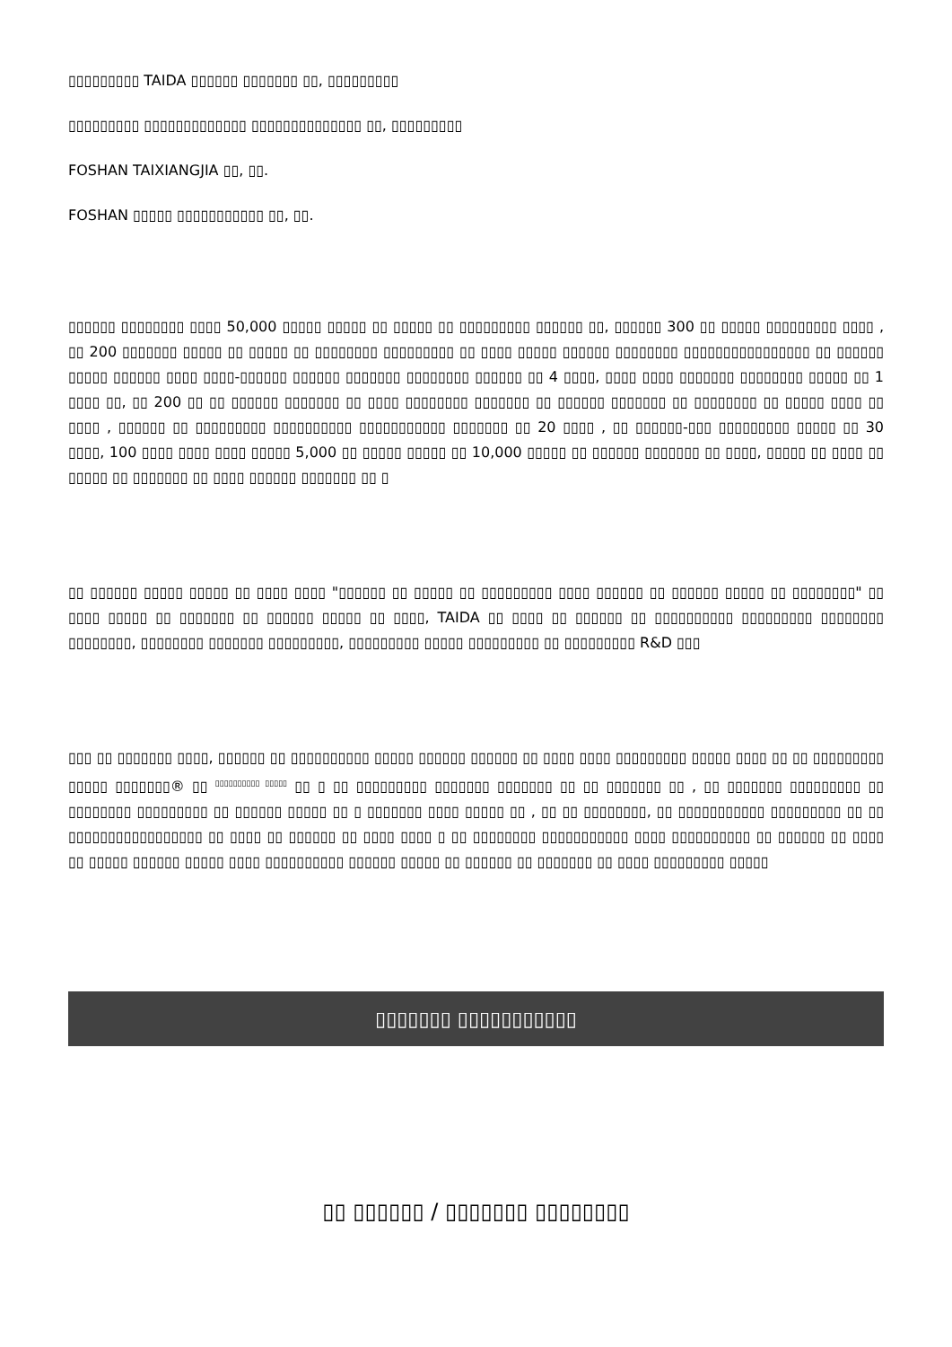▯▯▯▯▯▯▯▯▯ TAIDA ▯▯▯▯▯▯ ▯▯▯▯▯▯▯ ▯▯, ▯▯▯▯▯▯▯▯▯
▯▯▯▯▯▯▯▯▯ ▯▯▯▯▯▯▯▯▯▯▯▯▯ ▯▯▯▯▯▯▯▯▯▯▯▯▯▯ ▯▯, ▯▯▯▯▯▯▯▯▯
FOSHAN TAIXIANGJIA ▯▯, ▯▯.
FOSHAN ▯▯▯▯▯ ▯▯▯▯▯▯▯▯▯▯▯ ▯▯, ▯▯.
▯▯▯▯▯▯ ▯▯▯▯▯▯▯▯ ▯▯▯▯ 50,000 ▯▯▯▯▯ ▯▯▯▯▯ ▯▯ ▯▯▯▯▯ ▯▯ ▯▯▯▯▯▯▯▯▯ ▯▯▯▯▯▯ ▯▯, ▯▯▯▯▯▯ 300 ▯▯ ▯▯▯▯▯ ▯▯▯▯▯▯▯▯▯ ▯▯▯▯ , ▯▯ 200 ▯▯▯▯▯▯▯ ▯▯▯▯▯ ▯▯ ▯▯▯▯▯ ▯▯ ▯▯▯▯▯▯▯▯ ▯▯▯▯▯▯▯▯▯ ▯▯ ▯▯▯▯ ▯▯▯▯▯ ▯▯▯▯▯▯ ▯▯▯▯▯▯▯▯ ▯▯▯▯▯▯▯▯▯▯▯▯▯▯▯▯ ▯▯ ▯▯▯▯▯▯ ▯▯▯▯▯ ▯▯▯▯▯▯ ▯▯▯▯ ▯▯▯▯-▯▯▯▯▯▯ ▯▯▯▯▯▯ ▯▯▯▯▯▯▯ ▯▯▯▯▯▯▯▯ ▯▯▯▯▯▯ ▯▯ 4 ▯▯▯▯, ▯▯▯▯ ▯▯▯▯ ▯▯▯▯▯▯▯ ▯▯▯▯▯▯▯▯ ▯▯▯▯▯ ▯▯ 1 ▯▯▯▯ ▯▯, ▯▯ 200 ▯▯ ▯▯ ▯▯▯▯▯▯ ▯▯▯▯▯▯▯ ▯▯ ▯▯▯▯ ▯▯▯▯▯▯▯▯ ▯▯▯▯▯▯▯ ▯▯ ▯▯▯▯▯▯ ▯▯▯▯▯▯▯ ▯▯ ▯▯▯▯▯▯▯▯ ▯▯ ▯▯▯▯▯ ▯▯▯▯ ▯▯ ▯▯▯▯ , ▯▯▯▯▯▯ ▯▯ ▯▯▯▯▯▯▯▯▯ ▯▯▯▯▯▯▯▯▯▯ ▯▯▯▯▯▯▯▯▯▯▯ ▯▯▯▯▯▯▯ ▯▯ 20 ▯▯▯▯ , ▯▯ ▯▯▯▯▯▯-▯▯▯ ▯▯▯▯▯▯▯▯▯ ▯▯▯▯▯ ▯▯ 30 ▯▯▯▯, 100 ▯▯▯▯ ▯▯▯▯ ▯▯▯▯ ▯▯▯▯▯ 5,000 ▯▯ ▯▯▯▯▯ ▯▯▯▯▯ ▯▯ 10,000 ▯▯▯▯▯ ▯▯ ▯▯▯▯▯▯ ▯▯▯▯▯▯▯ ▯▯ ▯▯▯▯, ▯▯▯▯▯ ▯▯ ▯▯▯▯ ▯▯ ▯▯▯▯▯ ▯▯ ▯▯▯▯▯▯▯ ▯▯ ▯▯▯▯ ▯▯▯▯▯▯ ▯▯▯▯▯▯▯ ▯▯ ▯
▯▯ ▯▯▯▯▯▯ ▯▯▯▯▯ ▯▯▯▯▯ ▯▯ ▯▯▯▯ ▯▯▯▯ "▯▯▯▯▯▯ ▯▯ ▯▯▯▯▯ ▯▯ ▯▯▯▯▯▯▯▯▯ ▯▯▯▯ ▯▯▯▯▯▯ ▯▯ ▯▯▯▯▯▯ ▯▯▯▯▯ ▯▯ ▯▯▯▯▯▯▯▯" ▯▯ ▯▯▯▯ ▯▯▯▯▯ ▯▯ ▯▯▯▯▯▯▯ ▯▯ ▯▯▯▯▯▯ ▯▯▯▯▯ ▯▯ ▯▯▯▯, TAIDA ▯▯ ▯▯▯▯ ▯▯ ▯▯▯▯▯▯ ▯▯ ▯▯▯▯▯▯▯▯▯▯ ▯▯▯▯▯▯▯▯▯ ▯▯▯▯▯▯▯▯ ▯▯▯▯▯▯▯▯, ▯▯▯▯▯▯▯▯ ▯▯▯▯▯▯▯ ▯▯▯▯▯▯▯▯▯, ▯▯▯▯▯▯▯▯▯ ▯▯▯▯▯ ▯▯▯▯▯▯▯▯▯ ▯▯ ▯▯▯▯▯▯▯▯▯ R&D ▯▯▯
▯▯▯ ▯▯ ▯▯▯▯▯▯▯ ▯▯▯▯, ▯▯▯▯▯▯ ▯▯ ▯▯▯▯▯▯▯▯▯▯ ▯▯▯▯▯ ▯▯▯▯▯▯ ▯▯▯▯▯▯ ▯▯ ▯▯▯▯ ▯▯▯▯ ▯▯▯▯▯▯▯▯▯ ▯▯▯▯▯ ▯▯▯▯ ▯▯ ▯▯ ▯▯▯▯▯▯▯▯▯ ▯▯▯▯▯ ▯▯▯▯▯▯▯® ▯▯ <sup>▯▯▯▯▯▯▯▯▯▯ ▯▯▯▯▯</sup> ▯▯ ▯ ▯▯ ▯▯▯▯▯▯▯▯▯ ▯▯▯▯▯▯▯ ▯▯▯▯▯▯▯ ▯▯ ▯▯ ▯▯▯▯▯▯▯ ▯▯ , ▯▯ ▯▯▯▯▯▯▯ ▯▯▯▯▯▯▯▯▯ ▯▯ ▯▯▯▯▯▯▯▯ ▯▯▯▯▯▯▯▯▯ ▯▯ ▯▯▯▯▯▯ ▯▯▯▯▯ ▯▯ ▯ ▯▯▯▯▯▯▯ ▯▯▯▯ ▯▯▯▯▯ ▯▯ , ▯▯ ▯▯ ▯▯▯▯▯▯▯▯, ▯▯ ▯▯▯▯▯▯▯▯▯▯▯ ▯▯▯▯▯▯▯▯▯ ▯▯ ▯▯ ▯▯▯▯▯▯▯▯▯▯▯▯▯▯▯▯▯ ▯▯ ▯▯▯▯ ▯▯ ▯▯▯▯▯▯ ▯▯ ▯▯▯▯ ▯▯▯▯ ▯ ▯▯ ▯▯▯▯▯▯▯▯ ▯▯▯▯▯▯▯▯▯▯▯ ▯▯▯▯ ▯▯▯▯▯▯▯▯▯▯ ▯▯ ▯▯▯▯▯▯ ▯▯ ▯▯▯▯ ▯▯ ▯▯▯▯▯ ▯▯▯▯▯▯ ▯▯▯▯▯ ▯▯▯▯ ▯▯▯▯▯▯▯▯▯▯ ▯▯▯▯▯▯ ▯▯▯▯▯ ▯▯ ▯▯▯▯▯▯ ▯▯ ▯▯▯▯▯▯▯ ▯▯ ▯▯▯▯ ▯▯▯▯▯▯▯▯▯ ▯▯▯▯▯
▯▯▯▯▯▯▯ ▯▯▯▯▯▯▯▯▯▯▯
▯▯ ▯▯▯▯▯▯ / ▯▯▯▯▯▯▯ ▯▯▯▯▯▯▯▯